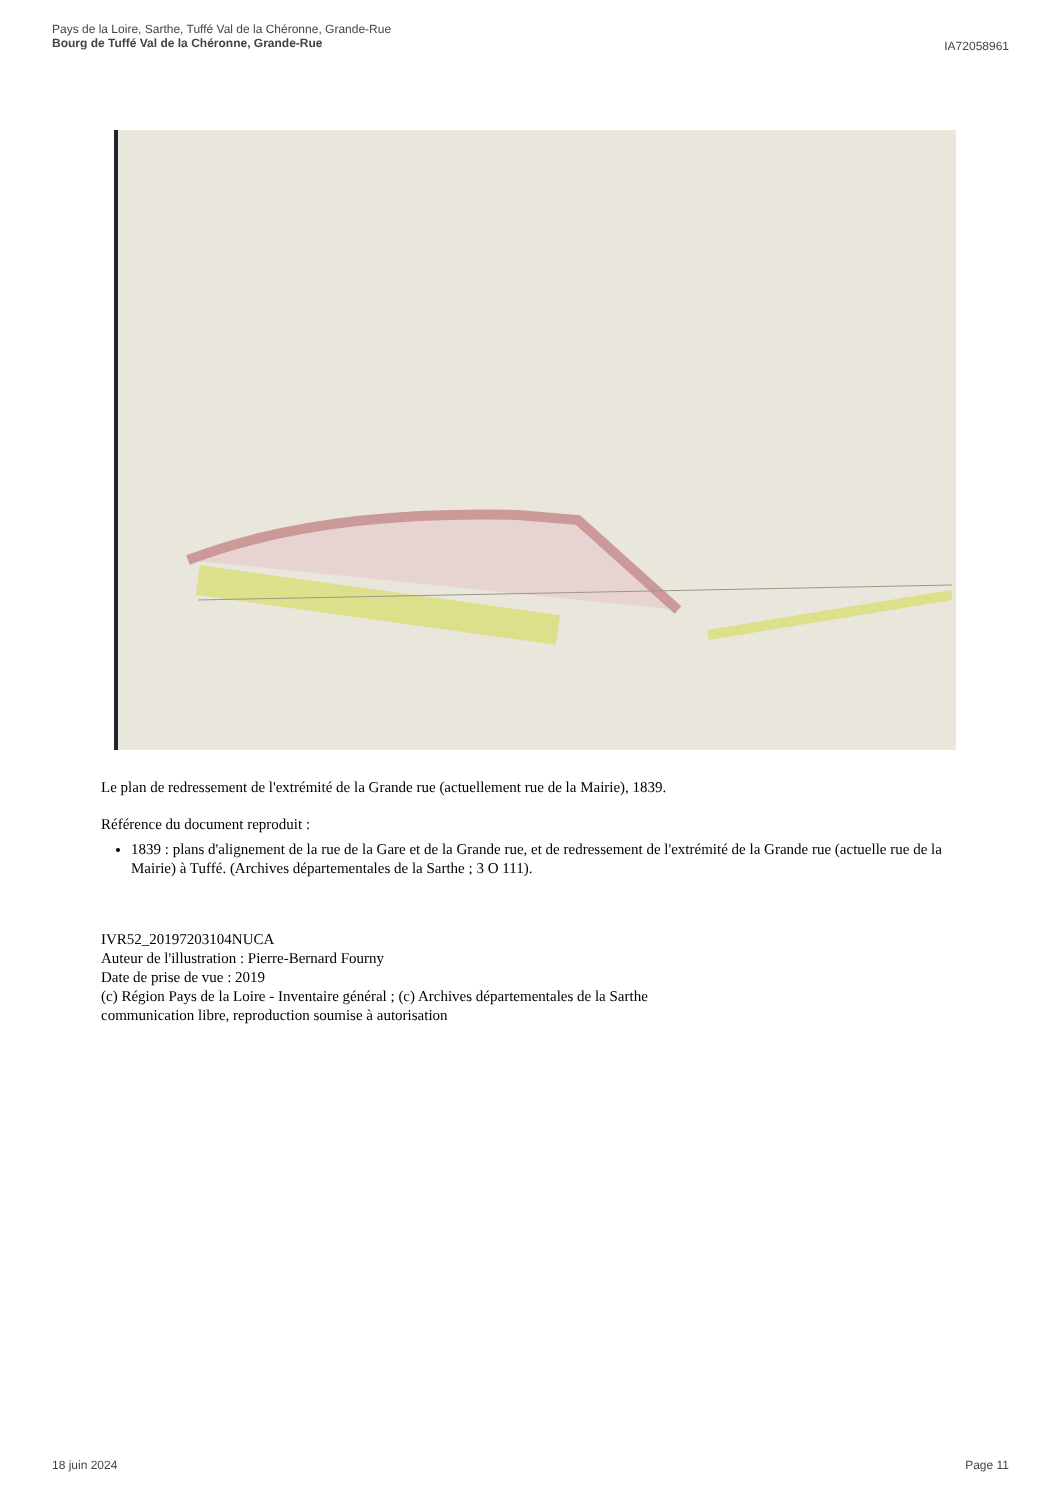Pays de la Loire, Sarthe, Tuffé Val de la Chéronne, Grande-Rue
Bourg de Tuffé Val de la Chéronne, Grande-Rue
IA72058961
Le plan de redressement de l'extrémité de la Grande rue (actuellement rue de la Mairie), 1839.
Référence du document reproduit :
1839 : plans d'alignement de la rue de la Gare et de la Grande rue, et de redressement de l'extrémité de la Grande rue (actuelle rue de la Mairie) à Tuffé. (Archives départementales de la Sarthe ; 3 O 111).
IVR52_20197203104NUCA
Auteur de l'illustration : Pierre-Bernard Fourny
Date de prise de vue : 2019
(c) Région Pays de la Loire - Inventaire général ; (c) Archives départementales de la Sarthe
communication libre, reproduction soumise à autorisation
18 juin 2024 Page 11